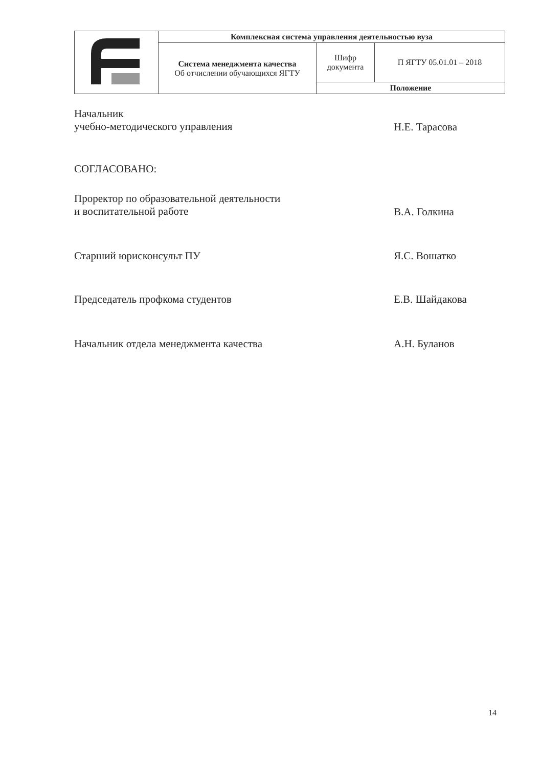| | Комплексная система управления деятельностью вуза | | |
| | Система менеджмента качества Об отчислении обучающихся ЯГТУ | Шифр документа | П ЯГТУ 05.01.01 – 2018 |
| | | Положение | |
Начальник
учебно-методического управления
Н.Е. Тарасова
СОГЛАСОВАНО:
Проректор по образовательной деятельности
и воспитательной работе
В.А. Голкина
Старший юрисконсульт ПУ Я.С. Вошатко
Председатель профкома студентов Е.В. Шайдакова
Начальник отдела менеджмента качества А.Н. Буланов
14